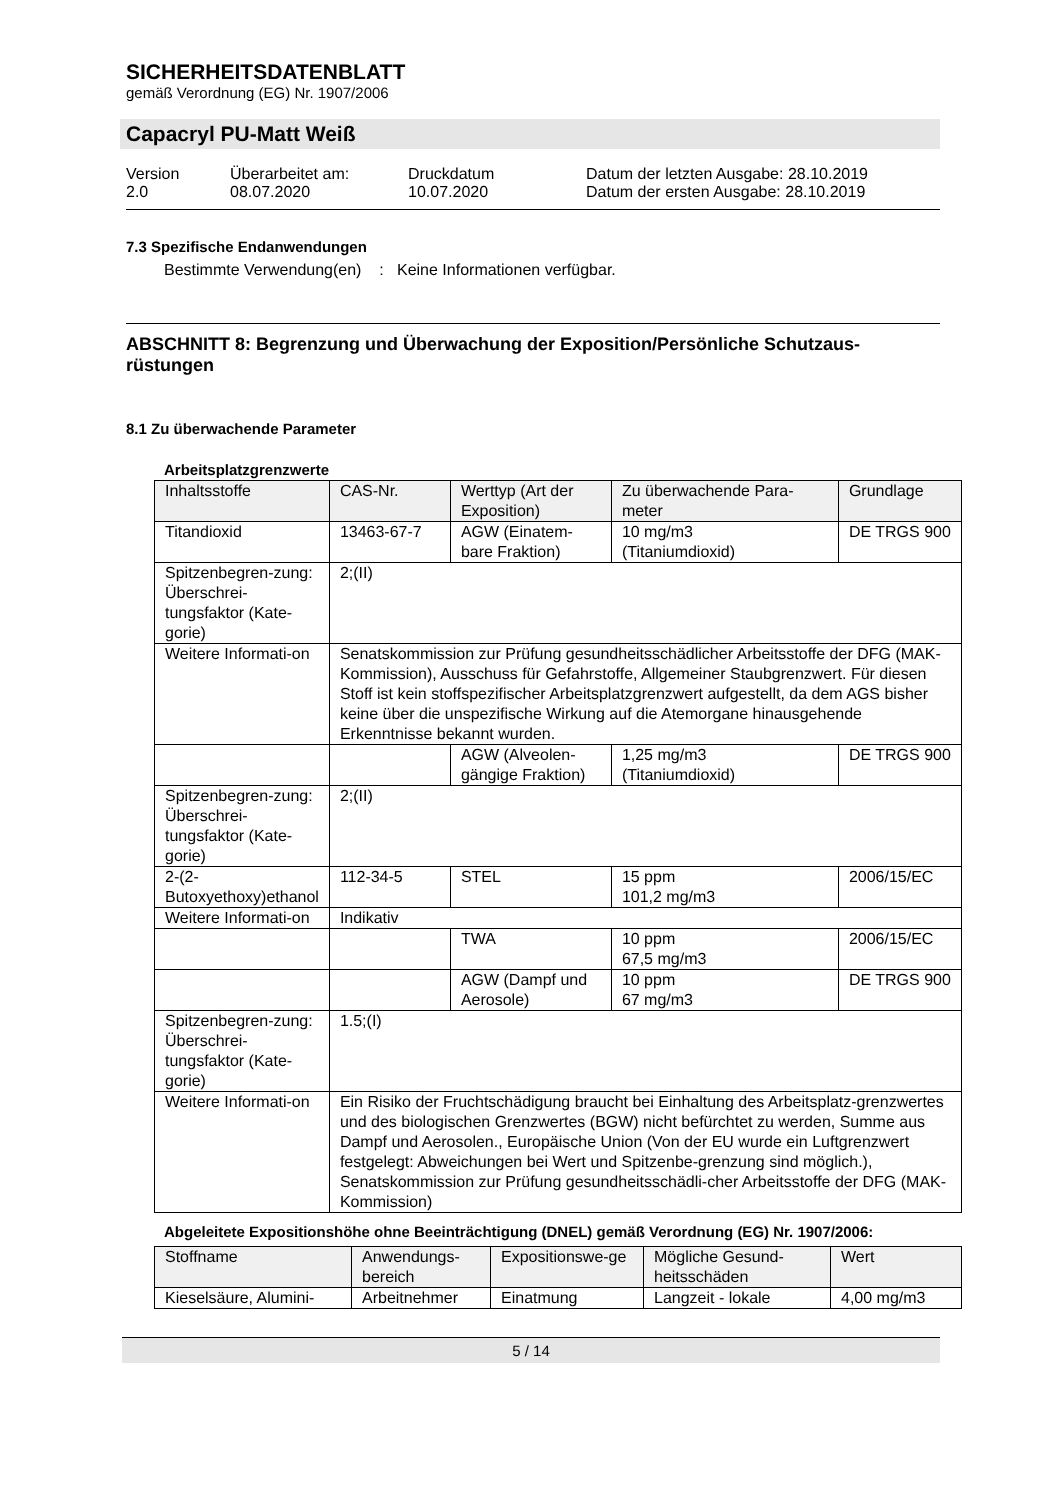SICHERHEITSDATENBLATT
gemäß Verordnung (EG) Nr. 1907/2006
Capacryl PU-Matt Weiß
Version
2.0
Überarbeitet am:
08.07.2020
Druckdatum
10.07.2020
Datum der letzten Ausgabe: 28.10.2019
Datum der ersten Ausgabe: 28.10.2019
7.3 Spezifische Endanwendungen
Bestimmte Verwendung(en) : Keine Informationen verfügbar.
ABSCHNITT 8: Begrenzung und Überwachung der Exposition/Persönliche Schutzaus-rüstungen
8.1 Zu überwachende Parameter
Arbeitsplatzgrenzwerte
| Inhaltsstoffe | CAS-Nr. | Werttyp (Art der Exposition) | Zu überwachende Para-meter | Grundlage |
| --- | --- | --- | --- | --- |
| Titandioxid | 13463-67-7 | AGW (Einatem-bare Fraktion) | 10 mg/m3 (Titaniumdioxid) | DE TRGS 900 |
| Spitzenbegren-zung: Überschrei-tungsfaktor (Kate-gorie) | 2;(II) | | | |
| Weitere Informati-on | Senatskommission zur Prüfung gesundheitsschädlicher Arbeitsstoffe der DFG (MAK-Kommission), Ausschuss für Gefahrstoffe, Allgemeiner Staubgrenzwert. Für diesen Stoff ist kein stoffspezifischer Arbeitsplatzgrenzwert aufgestellt, da dem AGS bisher keine über die unspezifische Wirkung auf die Atemorgane hinausgehende Erkenntnisse bekannt wurden. | | | |
| | | AGW (Alveolen-gängige Fraktion) | 1,25 mg/m3 (Titaniumdioxid) | DE TRGS 900 |
| Spitzenbegren-zung: Überschrei-tungsfaktor (Kate-gorie) | 2;(II) | | | |
| 2-(2-Butoxyethoxy)ethanol | 112-34-5 | STEL | 15 ppm 101,2 mg/m3 | 2006/15/EC |
| Weitere Informati-on | Indikativ | | | |
| | | TWA | 10 ppm 67,5 mg/m3 | 2006/15/EC |
| | | AGW (Dampf und Aerosole) | 10 ppm 67 mg/m3 | DE TRGS 900 |
| Spitzenbegren-zung: Überschrei-tungsfaktor (Kate-gorie) | 1.5;(I) | | | |
| Weitere Informati-on | Ein Risiko der Fruchtschädigung braucht bei Einhaltung des Arbeitsplatz-grenzwertes und des biologischen Grenzwertes (BGW) nicht befürchtet zu werden, Summe aus Dampf und Aerosolen., Europäische Union (Von der EU wurde ein Luftgrenzwert festgelegt: Abweichungen bei Wert und Spitzenbe-grenzung sind möglich.), Senatskommission zur Prüfung gesundheitsschädli-cher Arbeitsstoffe der DFG (MAK-Kommission) | | | |
Abgeleitete Expositionshöhe ohne Beeinträchtigung (DNEL) gemäß Verordnung (EG) Nr. 1907/2006:
| Stoffname | Anwendungs-bereich | Expositionswe-ge | Mögliche Gesund-heitsschäden | Wert |
| --- | --- | --- | --- | --- |
| Kieselsäure, Alumini- | Arbeitnehmer | Einatmung | Langzeit - lokale | 4,00 mg/m3 |
5 / 14